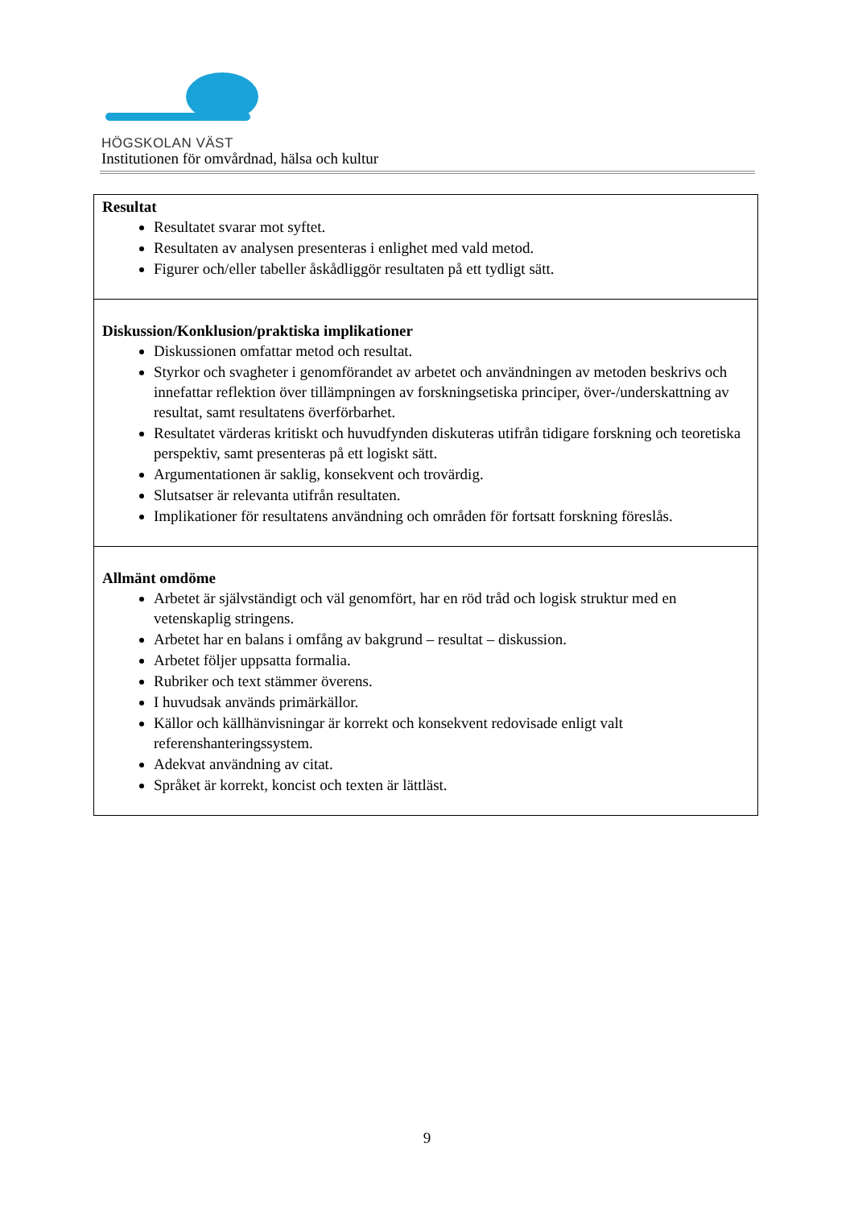HÖGSKOLAN VÄST
Institutionen för omvårdnad, hälsa och kultur
| Resultat Resultatet svarar mot syftet. Resultaten av analysen presenteras i enlighet med vald metod. Figurer och/eller tabeller åskådliggör resultaten på ett tydligt sätt. |
| Diskussion/Konklusion/praktiska implikationer Diskussionen omfattar metod och resultat. Styrkor och svagheter i genomförandet av arbetet och användningen av metoden beskrivs och innefattar reflektion över tillämpningen av forskningsetiska principer, över-/underskattning av resultat, samt resultatens överförbarhet. Resultatet värderas kritiskt och huvudfynden diskuteras utifrån tidigare forskning och teoretiska perspektiv, samt presenteras på ett logiskt sätt. Argumentationen är saklig, konsekvent och trovärdig. Slutsatser är relevanta utifrån resultaten. Implikationer för resultatens användning och områden för fortsatt forskning föreslås. |
| Allmänt omdöme Arbetet är självständigt och väl genomfört, har en röd tråd och logisk struktur med en vetenskaplig stringens. Arbetet har en balans i omfång av bakgrund – resultat – diskussion. Arbetet följer uppsatta formalia. Rubriker och text stämmer överens. I huvudsak används primärkällor. Källor och källhänvisningar är korrekt och konsekvent redovisade enligt valt referenshanteringssystem. Adekvat användning av citat. Språket är korrekt, koncist och texten är lättläst. |
9